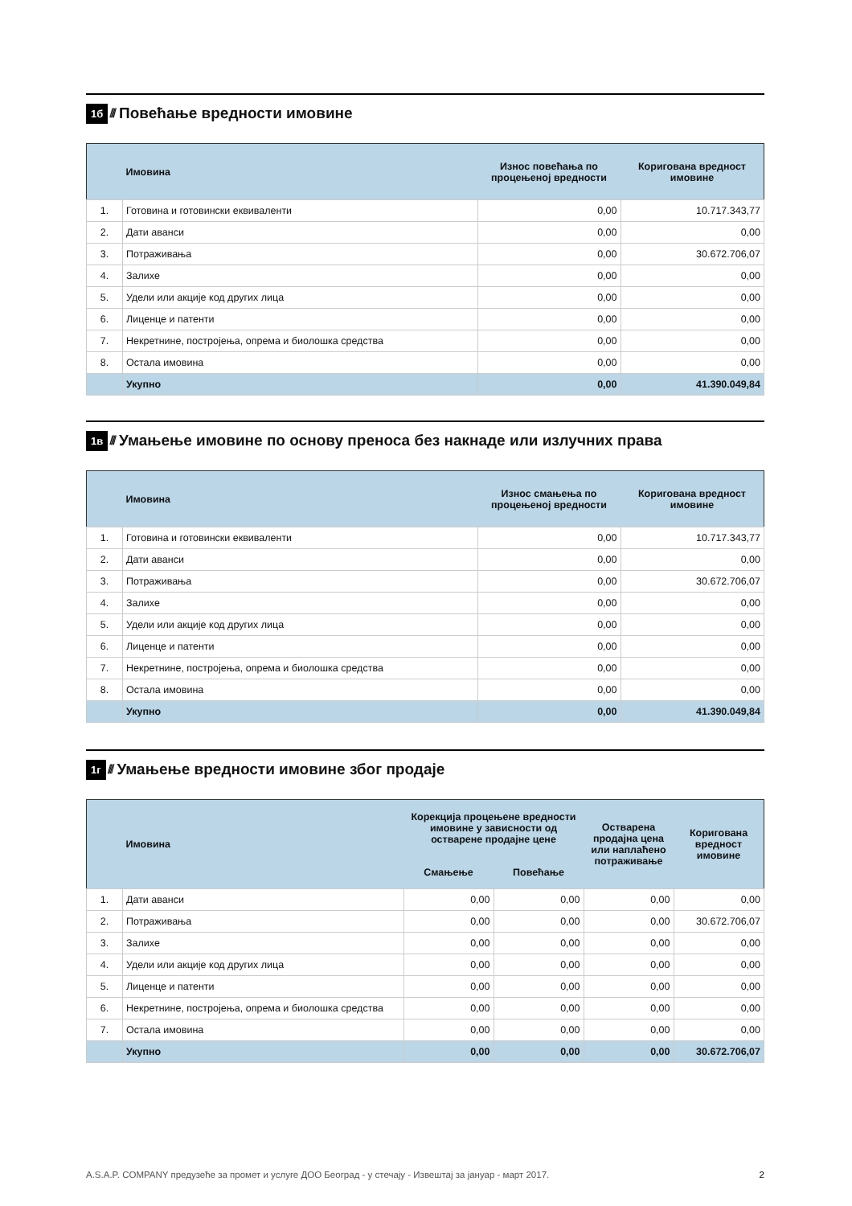1б //// Повећање вредности имовине
| | Имовина | Износ повећања по процењеној вредности | Коригована вредност имовине |
| --- | --- | --- | --- |
| 1. | Готовина и готовински еквиваленти | 0,00 | 10.717.343,77 |
| 2. | Дати аванси | 0,00 | 0,00 |
| 3. | Потраживања | 0,00 | 30.672.706,07 |
| 4. | Залихе | 0,00 | 0,00 |
| 5. | Удели или акције код других лица | 0,00 | 0,00 |
| 6. | Лиценце и патенти | 0,00 | 0,00 |
| 7. | Некретнине, постројења, опрема и биолошка средства | 0,00 | 0,00 |
| 8. | Остала имовина | 0,00 | 0,00 |
| | Укупно | 0,00 | 41.390.049,84 |
1в //// Умањење имовине по основу преноса без накнаде или излучних права
| | Имовина | Износ смањења по процењеној вредности | Коригована вредност имовине |
| --- | --- | --- | --- |
| 1. | Готовина и готовински еквиваленти | 0,00 | 10.717.343,77 |
| 2. | Дати аванси | 0,00 | 0,00 |
| 3. | Потраживања | 0,00 | 30.672.706,07 |
| 4. | Залихе | 0,00 | 0,00 |
| 5. | Удели или акције код других лица | 0,00 | 0,00 |
| 6. | Лиценце и патенти | 0,00 | 0,00 |
| 7. | Некретнине, постројења, опрема и биолошка средства | 0,00 | 0,00 |
| 8. | Остала имовина | 0,00 | 0,00 |
| | Укупно | 0,00 | 41.390.049,84 |
1г //// Умањење вредности имовине због продаје
| | Имовина | Корекција процењене вредности имовине у зависности од остварене продајне цене | | Остварена продајна цена или наплаћено потраживање | Коригована вредност имовине |
| --- | --- | --- | --- | --- | --- |
| | | Смањење | Повећање | | |
| 1. | Дати аванси | 0,00 | 0,00 | 0,00 | 0,00 |
| 2. | Потраживања | 0,00 | 0,00 | 0,00 | 30.672.706,07 |
| 3. | Залихе | 0,00 | 0,00 | 0,00 | 0,00 |
| 4. | Удели или акције код других лица | 0,00 | 0,00 | 0,00 | 0,00 |
| 5. | Лиценце и патенти | 0,00 | 0,00 | 0,00 | 0,00 |
| 6. | Некретнине, постројења, опрема и биолошка средства | 0,00 | 0,00 | 0,00 | 0,00 |
| 7. | Остала имовина | 0,00 | 0,00 | 0,00 | 0,00 |
| | Укупно | 0,00 | 0,00 | 0,00 | 30.672.706,07 |
A.S.A.P. COMPANY предузеће за промет и услуге ДОО Београд - у стечају - Извештај за јануар - март 2017. 2